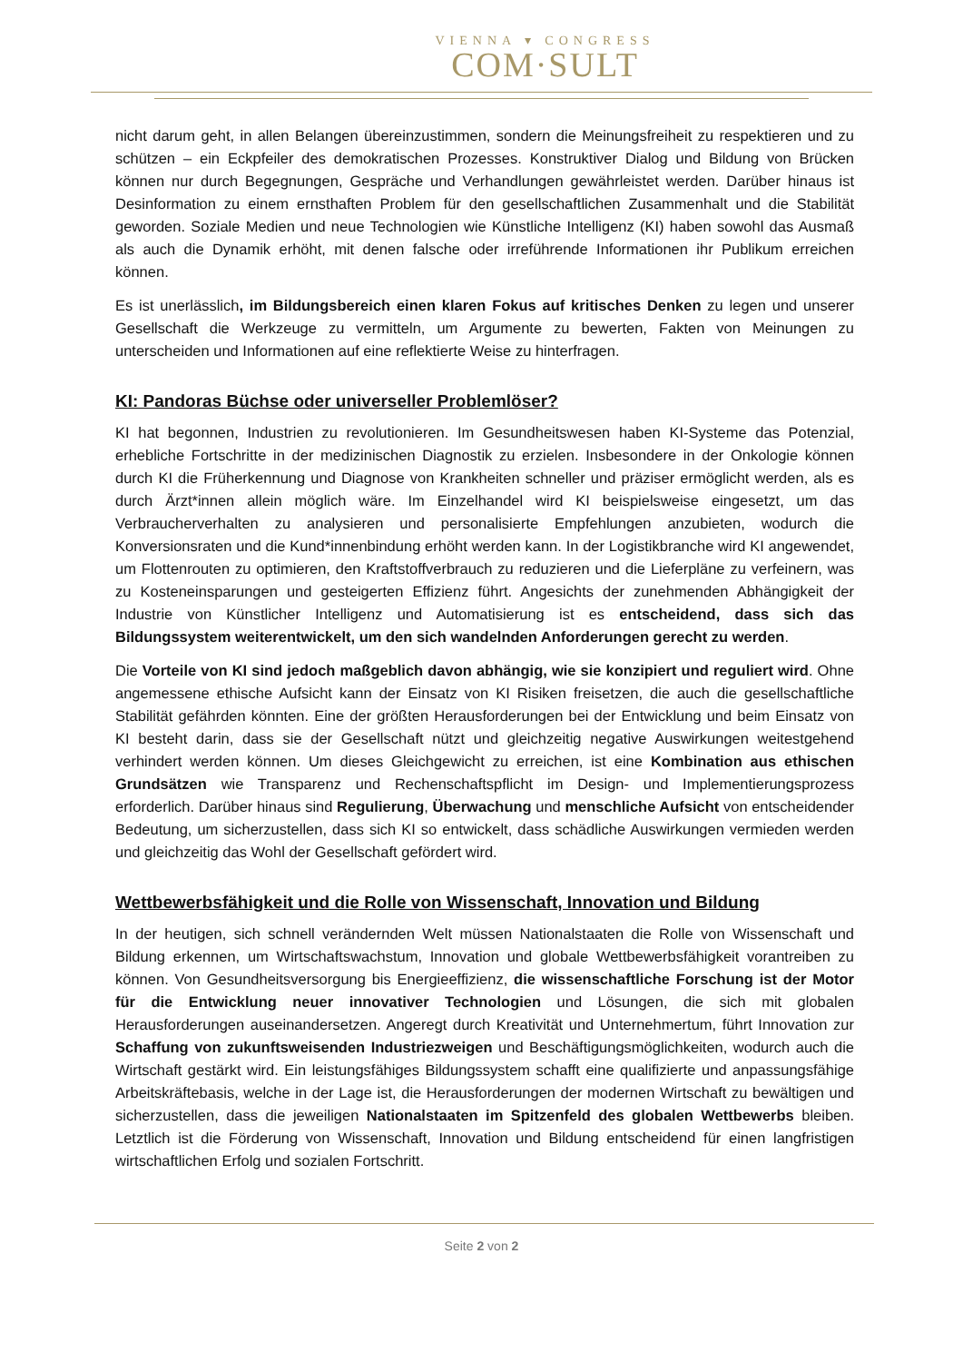VIENNA ▾ CONGRESS
COM·SULT
nicht darum geht, in allen Belangen übereinzustimmen, sondern die Meinungsfreiheit zu respektieren und zu schützen – ein Eckpfeiler des demokratischen Prozesses. Konstruktiver Dialog und Bildung von Brücken können nur durch Begegnungen, Gespräche und Verhandlungen gewährleistet werden. Darüber hinaus ist Desinformation zu einem ernsthaften Problem für den gesellschaftlichen Zusammenhalt und die Stabilität geworden. Soziale Medien und neue Technologien wie Künstliche Intelligenz (KI) haben sowohl das Ausmaß als auch die Dynamik erhöht, mit denen falsche oder irreführende Informationen ihr Publikum erreichen können.
Es ist unerlässlich, im Bildungsbereich einen klaren Fokus auf kritisches Denken zu legen und unserer Gesellschaft die Werkzeuge zu vermitteln, um Argumente zu bewerten, Fakten von Meinungen zu unterscheiden und Informationen auf eine reflektierte Weise zu hinterfragen.
KI: Pandoras Büchse oder universeller Problemlöser?
KI hat begonnen, Industrien zu revolutionieren. Im Gesundheitswesen haben KI-Systeme das Potenzial, erhebliche Fortschritte in der medizinischen Diagnostik zu erzielen. Insbesondere in der Onkologie können durch KI die Früherkennung und Diagnose von Krankheiten schneller und präziser ermöglicht werden, als es durch Ärzt*innen allein möglich wäre. Im Einzelhandel wird KI beispielsweise eingesetzt, um das Verbraucherverhalten zu analysieren und personalisierte Empfehlungen anzubieten, wodurch die Konversionsraten und die Kund*innenbindung erhöht werden kann. In der Logistikbranche wird KI angewendet, um Flottenrouten zu optimieren, den Kraftstoffverbrauch zu reduzieren und die Lieferpläne zu verfeinern, was zu Kosteneinsparungen und gesteigerten Effizienz führt. Angesichts der zunehmenden Abhängigkeit der Industrie von Künstlicher Intelligenz und Automatisierung ist es entscheidend, dass sich das Bildungssystem weiterentwickelt, um den sich wandelnden Anforderungen gerecht zu werden.
Die Vorteile von KI sind jedoch maßgeblich davon abhängig, wie sie konzipiert und reguliert wird. Ohne angemessene ethische Aufsicht kann der Einsatz von KI Risiken freisetzen, die auch die gesellschaftliche Stabilität gefährden könnten. Eine der größten Herausforderungen bei der Entwicklung und beim Einsatz von KI besteht darin, dass sie der Gesellschaft nützt und gleichzeitig negative Auswirkungen weitestgehend verhindert werden können. Um dieses Gleichgewicht zu erreichen, ist eine Kombination aus ethischen Grundsätzen wie Transparenz und Rechenschaftspflicht im Design- und Implementierungsprozess erforderlich. Darüber hinaus sind Regulierung, Überwachung und menschliche Aufsicht von entscheidender Bedeutung, um sicherzustellen, dass sich KI so entwickelt, dass schädliche Auswirkungen vermieden werden und gleichzeitig das Wohl der Gesellschaft gefördert wird.
Wettbewerbsfähigkeit und die Rolle von Wissenschaft, Innovation und Bildung
In der heutigen, sich schnell verändernden Welt müssen Nationalstaaten die Rolle von Wissenschaft und Bildung erkennen, um Wirtschaftswachstum, Innovation und globale Wettbewerbsfähigkeit vorantreiben zu können. Von Gesundheitsversorgung bis Energieeffizienz, die wissenschaftliche Forschung ist der Motor für die Entwicklung neuer innovativer Technologien und Lösungen, die sich mit globalen Herausforderungen auseinandersetzen. Angeregt durch Kreativität und Unternehmertum, führt Innovation zur Schaffung von zukunftsweisenden Industriezweigen und Beschäftigungsmöglichkeiten, wodurch auch die Wirtschaft gestärkt wird. Ein leistungsfähiges Bildungssystem schafft eine qualifizierte und anpassungsfähige Arbeitskräftebasis, welche in der Lage ist, die Herausforderungen der modernen Wirtschaft zu bewältigen und sicherzustellen, dass die jeweiligen Nationalstaaten im Spitzenfeld des globalen Wettbewerbs bleiben. Letztlich ist die Förderung von Wissenschaft, Innovation und Bildung entscheidend für einen langfristigen wirtschaftlichen Erfolg und sozialen Fortschritt.
Seite 2 von 2